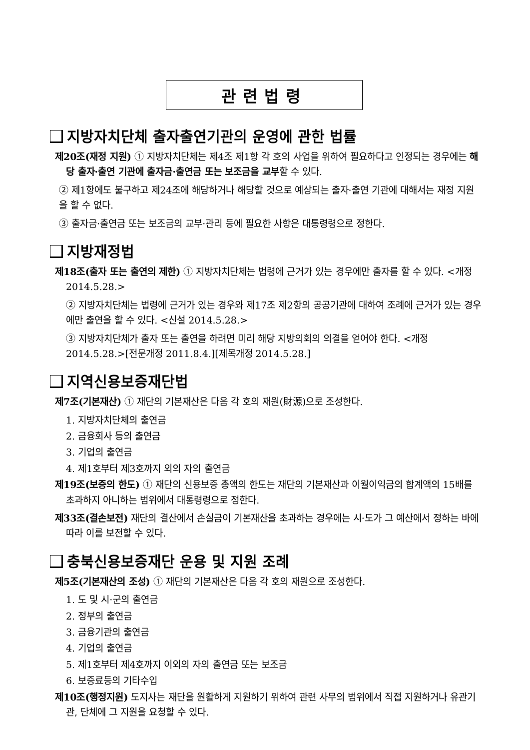관련법령
지방자치단체 출자출연기관의 운영에 관한 법률
제20조(재정 지원) ① 지방자치단체는 제4조 제1항 각 호의 사업을 위하여 필요하다고 인정되는 경우에는 해당 출자·출연 기관에 출자금·출연금 또는 보조금을 교부할 수 있다.
② 제1항에도 불구하고 제24조에 해당하거나 해당할 것으로 예상되는 출자·출연 기관에 대해서는 재정 지원을 할 수 없다.
③ 출자금·출연금 또는 보조금의 교부·관리 등에 필요한 사항은 대통령령으로 정한다.
지방재정법
제18조(출자 또는 출연의 제한) ① 지방자치단체는 법령에 근거가 있는 경우에만 출자를 할 수 있다. <개정 2014.5.28.>
② 지방자치단체는 법령에 근거가 있는 경우와 제17조 제2항의 공공기관에 대하여 조례에 근거가 있는 경우에만 출연을 할 수 있다. <신설 2014.5.28.>
③ 지방자치단체가 출자 또는 출연을 하려면 미리 해당 지방의회의 의결을 얻어야 한다. <개정 2014.5.28.>[전문개정 2011.8.4.][제목개정 2014.5.28.]
지역신용보증재단법
제7조(기본재산) ① 재단의 기본재산은 다음 각 호의 재원(財源)으로 조성한다.
1. 지방자치단체의 출연금
2. 금융회사 등의 출연금
3. 기업의 출연금
4. 제1호부터 제3호까지 외의 자의 출연금
제19조(보증의 한도) ① 재단의 신용보증 총액의 한도는 재단의 기본재산과 이월이익금의 합계액의 15배를 초과하지 아니하는 범위에서 대통령령으로 정한다.
제33조(결손보전) 재단의 결산에서 손실금이 기본재산을 초과하는 경우에는 시·도가 그 예산에서 정하는 바에 따라 이를 보전할 수 있다.
충북신용보증재단 운용 및 지원 조례
제5조(기본재산의 조성) ① 재단의 기본재산은 다음 각 호의 재원으로 조성한다.
1. 도 및 시·군의 출연금
2. 정부의 출연금
3. 금융기관의 출연금
4. 기업의 출연금
5. 제1호부터 제4호까지 이외의 자의 출연금 또는 보조금
6. 보증료등의 기타수입
제10조(행정지원) 도지사는 재단을 원활하게 지원하기 위하여 관련 사무의 범위에서 직접 지원하거나 유관기관, 단체에 그 지원을 요청할 수 있다.